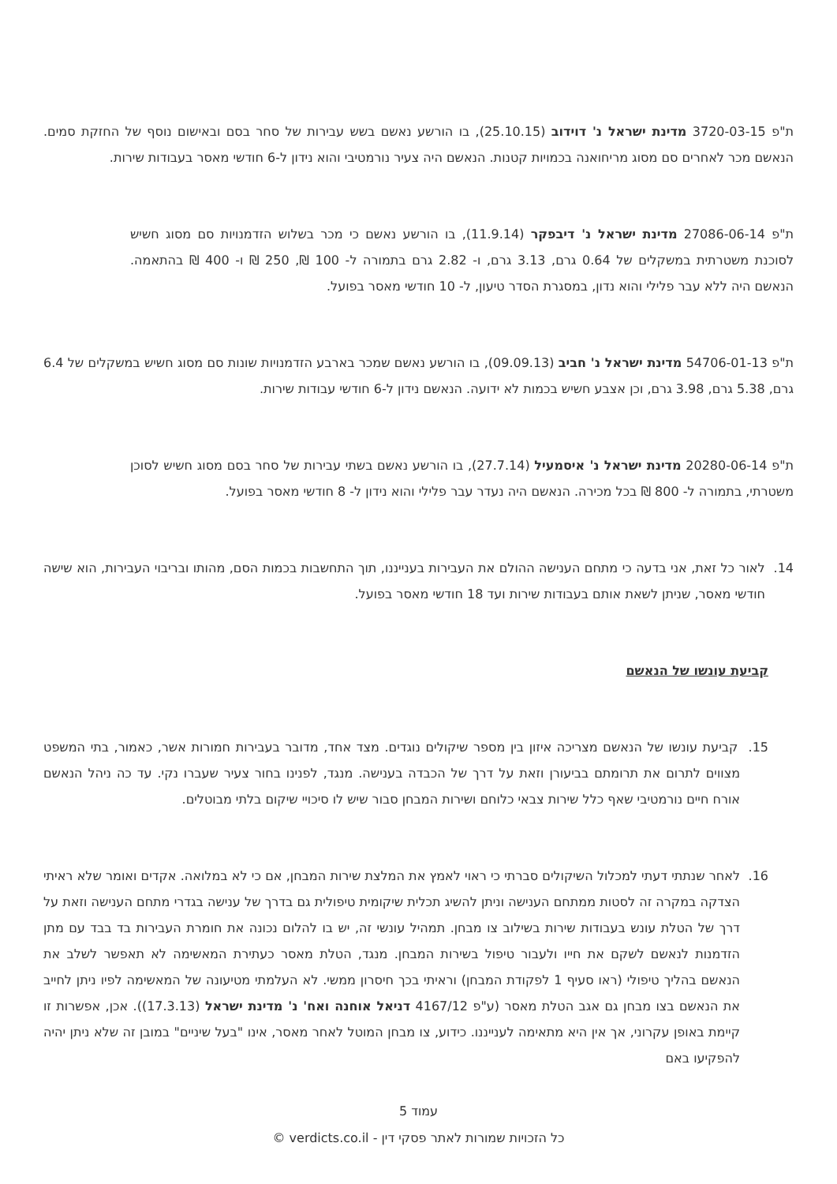ת"פ 3720-03-15 מדינת ישראל נ' דוידוב (25.10.15), בו הורשע נאשם בשש עבירות של סחר בסם ובאישום נוסף של החזקת סמים. הנאשם מכר לאחרים סם מסוג מריחואנה בכמויות קטנות. הנאשם היה צעיר נורמטיבי והוא נידון ל-6 חודשי מאסר בעבודות שירות.
ת"פ 27086-06-14 מדינת ישראל נ' דיבפקר (11.9.14), בו הורשע נאשם כי מכר בשלוש הזדמנויות סם מסוג חשיש לסוכנת משטרתית במשקלים של 0.64 גרם, 3.13 גרם, ו- 2.82 גרם בתמורה ל- 100 ₪, 250 ₪ ו- 400 ₪ בהתאמה. הנאשם היה ללא עבר פלילי והוא נדון, במסגרת הסדר טיעון, ל- 10 חודשי מאסר בפועל.
ת"פ 54706-01-13 מדינת ישראל נ' חביב (09.09.13), בו הורשע נאשם שמכר בארבע הזדמנויות שונות סם מסוג חשיש במשקלים של 6.4 גרם, 5.38 גרם, 3.98 גרם, וכן אצבע חשיש בכמות לא ידועה. הנאשם נידון ל-6 חודשי עבודות שירות.
ת"פ 20280-06-14 מדינת ישראל נ' איסמעיל (27.7.14), בו הורשע נאשם בשתי עבירות של סחר בסם מסוג חשיש לסוכן משטרתי, בתמורה ל- 800 ₪ בכל מכירה. הנאשם היה נעדר עבר פלילי והוא נידון ל- 8 חודשי מאסר בפועל.
14. לאור כל זאת, אני בדעה כי מתחם הענישה ההולם את העבירות בענייננו, תוך התחשבות בכמות הסם, מהותו ובריבוי העבירות, הוא שישה חודשי מאסר, שניתן לשאת אותם בעבודות שירות ועד 18 חודשי מאסר בפועל.
קביעת עונשו של הנאשם
15. קביעת עונשו של הנאשם מצריכה איזון בין מספר שיקולים נוגדים. מצד אחד, מדובר בעבירות חמורות אשר, כאמור, בתי המשפט מצווים לתרום את תרומתם בביעורן וזאת על דרך של הכבדה בענישה. מנגד, לפנינו בחור צעיר שעברו נקי. עד כה ניהל הנאשם אורח חיים נורמטיבי שאף כלל שירות צבאי כלוחם ושירות המבחן סבור שיש לו סיכויי שיקום בלתי מבוטלים.
16. לאחר שנתתי דעתי למכלול השיקולים סברתי כי ראוי לאמץ את המלצת שירות המבחן, אם כי לא במלואה. אקדים ואומר שלא ראיתי הצדקה במקרה זה לסטות ממתחם הענישה וניתן להשיג תכלית שיקומית טיפולית גם בדרך של ענישה בגדרי מתחם הענישה וזאת על דרך של הטלת עונש בעבודות שירות בשילוב צו מבחן. תמהיל עונשי זה, יש בו להלום נכונה את חומרת העבירות בד בבד עם מתן הזדמנות לנאשם לשקם את חייו ולעבור טיפול בשירות המבחן. מנגד, הטלת מאסר כעתירת המאשימה לא תאפשר לשלב את הנאשם בהליך טיפולי (ראו סעיף 1 לפקודת המבחן) וראיתי בכך חיסרון ממשי. לא העלמתי מטיעונה של המאשימה לפיו ניתן לחייב את הנאשם בצו מבחן גם אגב הטלת מאסר (ע"פ 4167/12 דניאל אוחנה ואח' נ' מדינת ישראל (17.3.13)). אכן, אפשרות זו קיימת באופן עקרוני, אך אין היא מתאימה לענייננו. כידוע, צו מבחן המוטל לאחר מאסר, אינו "בעל שיניים" במובן זה שלא ניתן יהיה להפקיעו באם
עמוד 5
כל הזכויות שמורות לאתר פסקי דין - verdicts.co.il ©